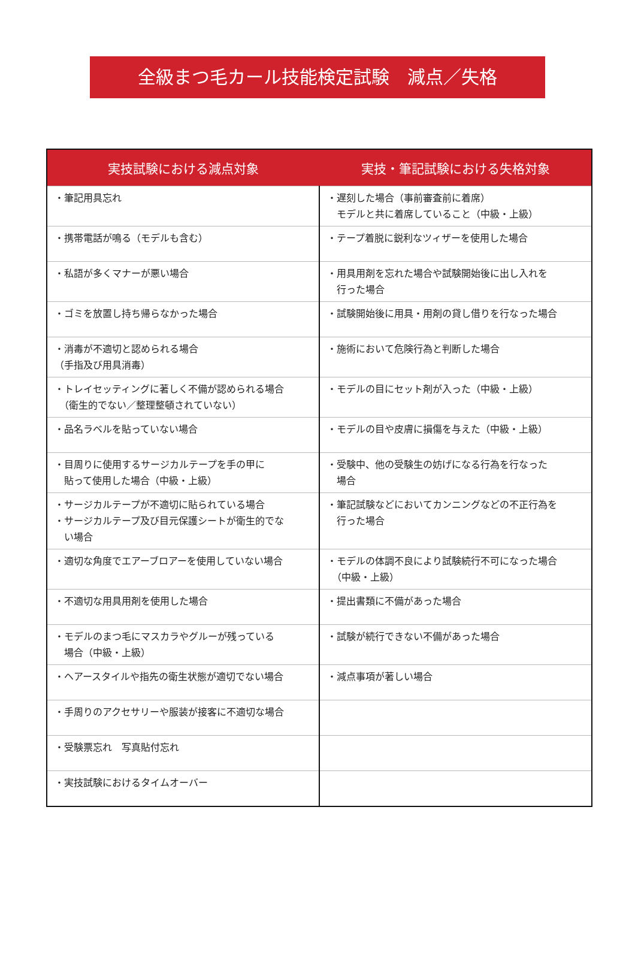全級まつ毛カール技能検定試験　減点／失格
| 実技試験における減点対象 | 実技・筆記試験における失格対象 |
| --- | --- |
| ・筆記用具忘れ | ・遅刻した場合（事前審査前に着席） モデルと共に着席していること（中級・上級） |
| ・携帯電話が鳴る（モデルも含む） | ・テープ着脱に鋭利なツィザーを使用した場合 |
| ・私語が多くマナーが悪い場合 | ・用具用剤を忘れた場合や試験開始後に出し入れを 行った場合 |
| ・ゴミを放置し持ち帰らなかった場合 | ・試験開始後に用具・用剤の貸し借りを行なった場合 |
| ・消毒が不適切と認められる場合 （手指及び用具消毒） | ・施術において危険行為と判断した場合 |
| ・トレイセッティングに著しく不備が認められる場合 （衛生的でない／整理整頓されていない） | ・モデルの目にセット剤が入った（中級・上級） |
| ・品名ラベルを貼っていない場合 | ・モデルの目や皮膚に損傷を与えた（中級・上級） |
| ・目周りに使用するサージカルテープを手の甲に 貼って使用した場合（中級・上級） | ・受験中、他の受験生の妨げになる行為を行なった 場合 |
| ・サージカルテープが不適切に貼られている場合 ・サージカルテープ及び目元保護シートが衛生的でな い場合 | ・筆記試験などにおいてカンニングなどの不正行為を 行った場合 |
| ・適切な角度でエアーブロアーを使用していない場合 | ・モデルの体調不良により試験続行不可になった場合 （中級・上級） |
| ・不適切な用具用剤を使用した場合 | ・提出書類に不備があった場合 |
| ・モデルのまつ毛にマスカラやグルーが残っている 場合（中級・上級） | ・試験が続行できない不備があった場合 |
| ・ヘアースタイルや指先の衛生状態が適切でない場合 | ・減点事項が著しい場合 |
| ・手周りのアクセサリーや服装が接客に不適切な場合 | |
| ・受験票忘れ 写真貼付忘れ | |
| ・実技試験におけるタイムオーバー | |